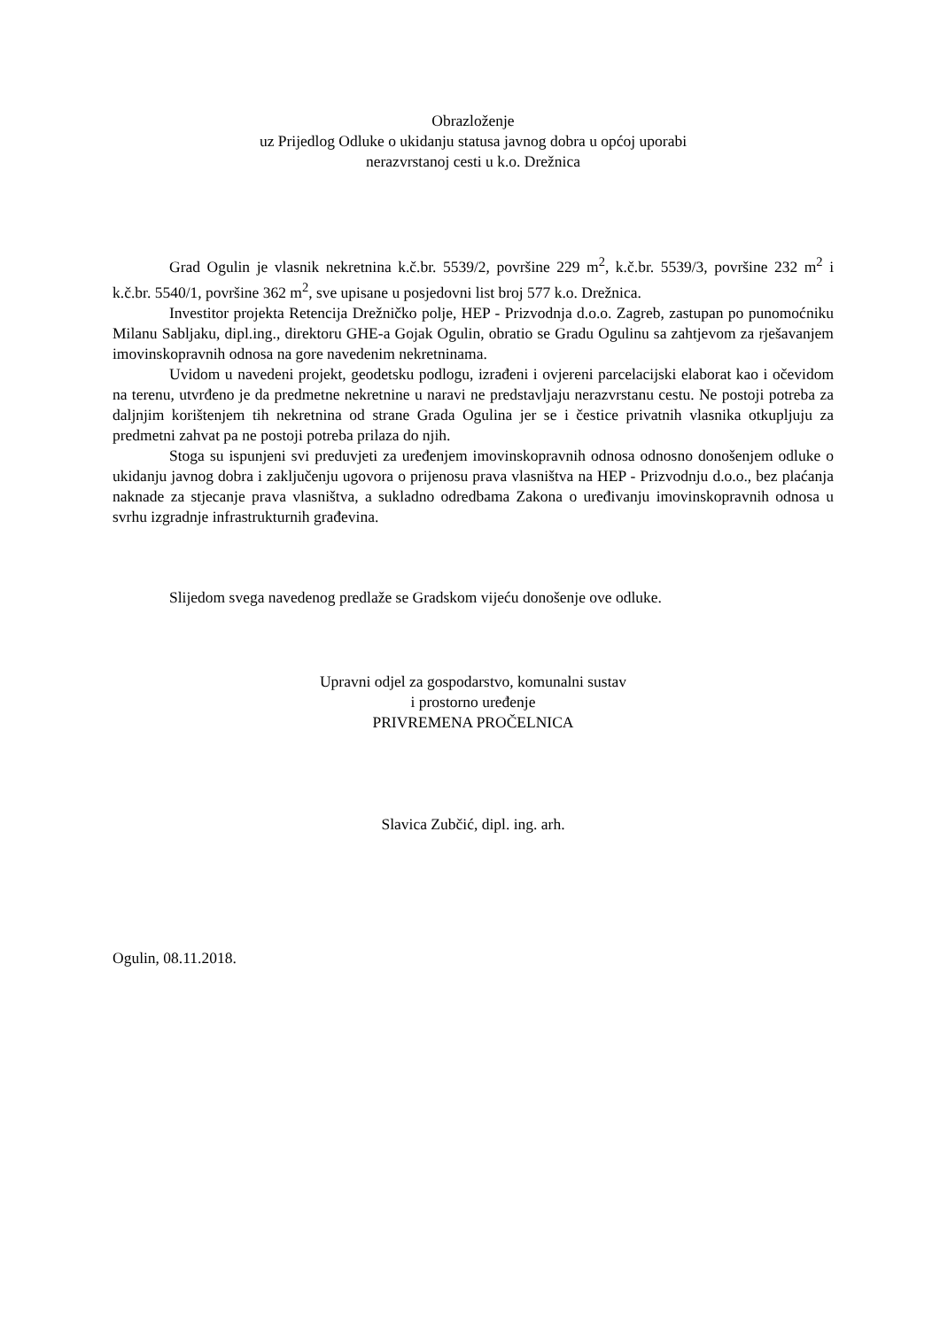Obrazloženje
uz Prijedlog Odluke o ukidanju statusa javnog dobra u općoj uporabi
nerazvrstanoj cesti u k.o. Drežnica
Grad Ogulin je vlasnik nekretnina k.č.br. 5539/2, površine 229 m<sup>2</sup>, k.č.br. 5539/3, površine 232 m<sup>2</sup> i k.č.br. 5540/1, površine 362 m<sup>2</sup>, sve upisane u posjedovni list broj 577 k.o. Drežnica.
Investitor projekta Retencija Drežničko polje, HEP - Prizvodnja d.o.o. Zagreb, zastupan po punomoćniku Milanu Sabljaku, dipl.ing., direktoru GHE-a Gojak Ogulin, obratio se Gradu Ogulinu sa zahtjevom za rješavanjem imovinskopravnih odnosa na gore navedenim nekretninama.
Uvidom u navedeni projekt, geodetsku podlogu, izrađeni i ovjereni parcelacijski elaborat kao i očevidom na terenu, utvrđeno je da predmetne nekretnine u naravi ne predstavljaju nerazvrstanu cestu. Ne postoji potreba za daljnjim korištenjem tih nekretnina od strane Grada Ogulina jer se i čestice privatnih vlasnika otkupljuju za predmetni zahvat pa ne postoji potreba prilaza do njih.
Stoga su ispunjeni svi preduvjeti za uređenjem imovinskopravnih odnosa odnosno donošenjem odluke o ukidanju javnog dobra i zaključenju ugovora o prijenosu prava vlasništva na HEP - Prizvodnju d.o.o., bez plaćanja naknade za stjecanje prava vlasništva, a sukladno odredbama Zakona o uređivanju imovinskopravnih odnosa u svrhu izgradnje infrastrukturnih građevina.
Slijedom svega navedenog predlaže se Gradskom vijeću donošenje ove odluke.
Upravni odjel za gospodarstvo, komunalni sustav
i prostorno uređenje
PRIVREMENA PROČELNICA
Slavica Zubčić, dipl. ing. arh.
Ogulin, 08.11.2018.